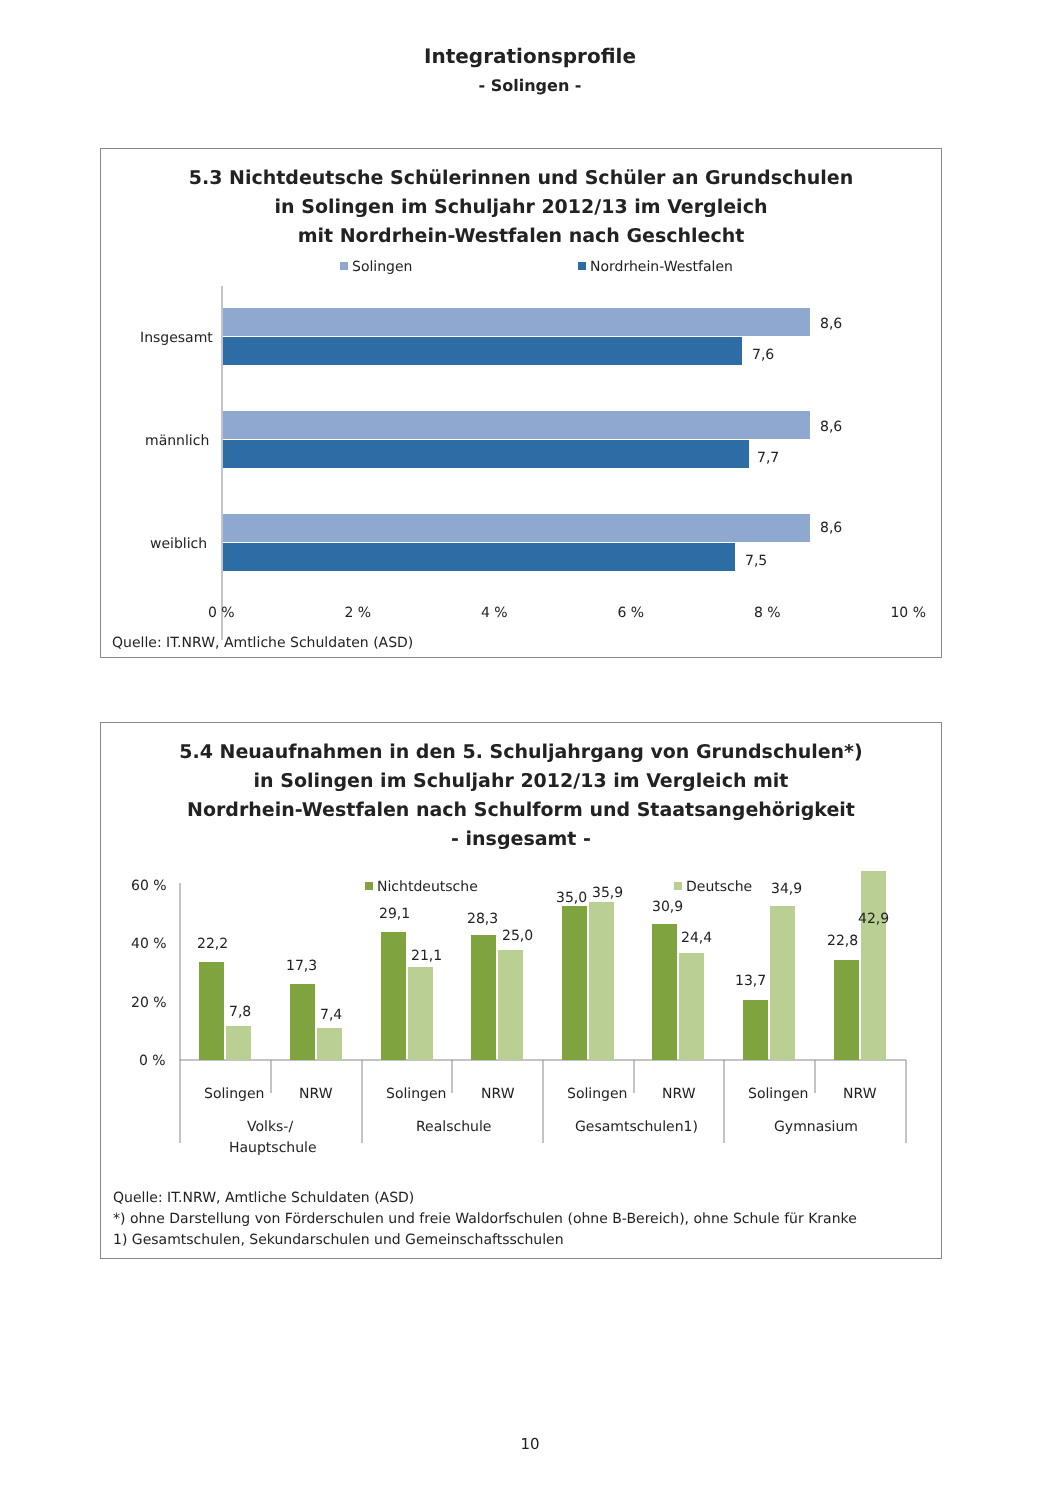Integrationsprofile
- Solingen -
5.3 Nichtdeutsche Schülerinnen und Schüler an Grundschulen
in Solingen im Schuljahr 2012/13 im Vergleich
mit Nordrhein-Westfalen nach Geschlecht
Solingen
Nordrhein-Westfalen
Insgesamt
männlich
weiblich
8,6
7,6
8,6
7,7
8,6
7,5
0 % 2 % 4 % 6 % 8 % 10 %
Quelle: IT.NRW, Amtliche Schuldaten (ASD)
5.4 Neuaufnahmen in den 5. Schuljahrgang von Grundschulen*)
in Solingen im Schuljahr 2012/13 im Vergleich mit
Nordrhein-Westfalen nach Schulform und Staatsangehörigkeit
- insgesamt -
60 %
40 %
20 %
0 %
Nichtdeutsche
Deutsche
22,2
7,8
17,3
7,4
29,1
21,1
28,3
25,0
35,0
35,9
30,9
24,4
13,7
34,9
22,8
42,9
Solingen
NRW
Solingen
NRW
Solingen
NRW
Solingen
NRW
Volks-/
Hauptschule
Realschule
Gesamtschulen1)
Gymnasium
Quelle: IT.NRW, Amtliche Schuldaten (ASD)
*) ohne Darstellung von Förderschulen und freie Waldorfschulen (ohne B-Bereich), ohne Schule für Kranke
1) Gesamtschulen, Sekundarschulen und Gemeinschaftsschulen
42,9
10